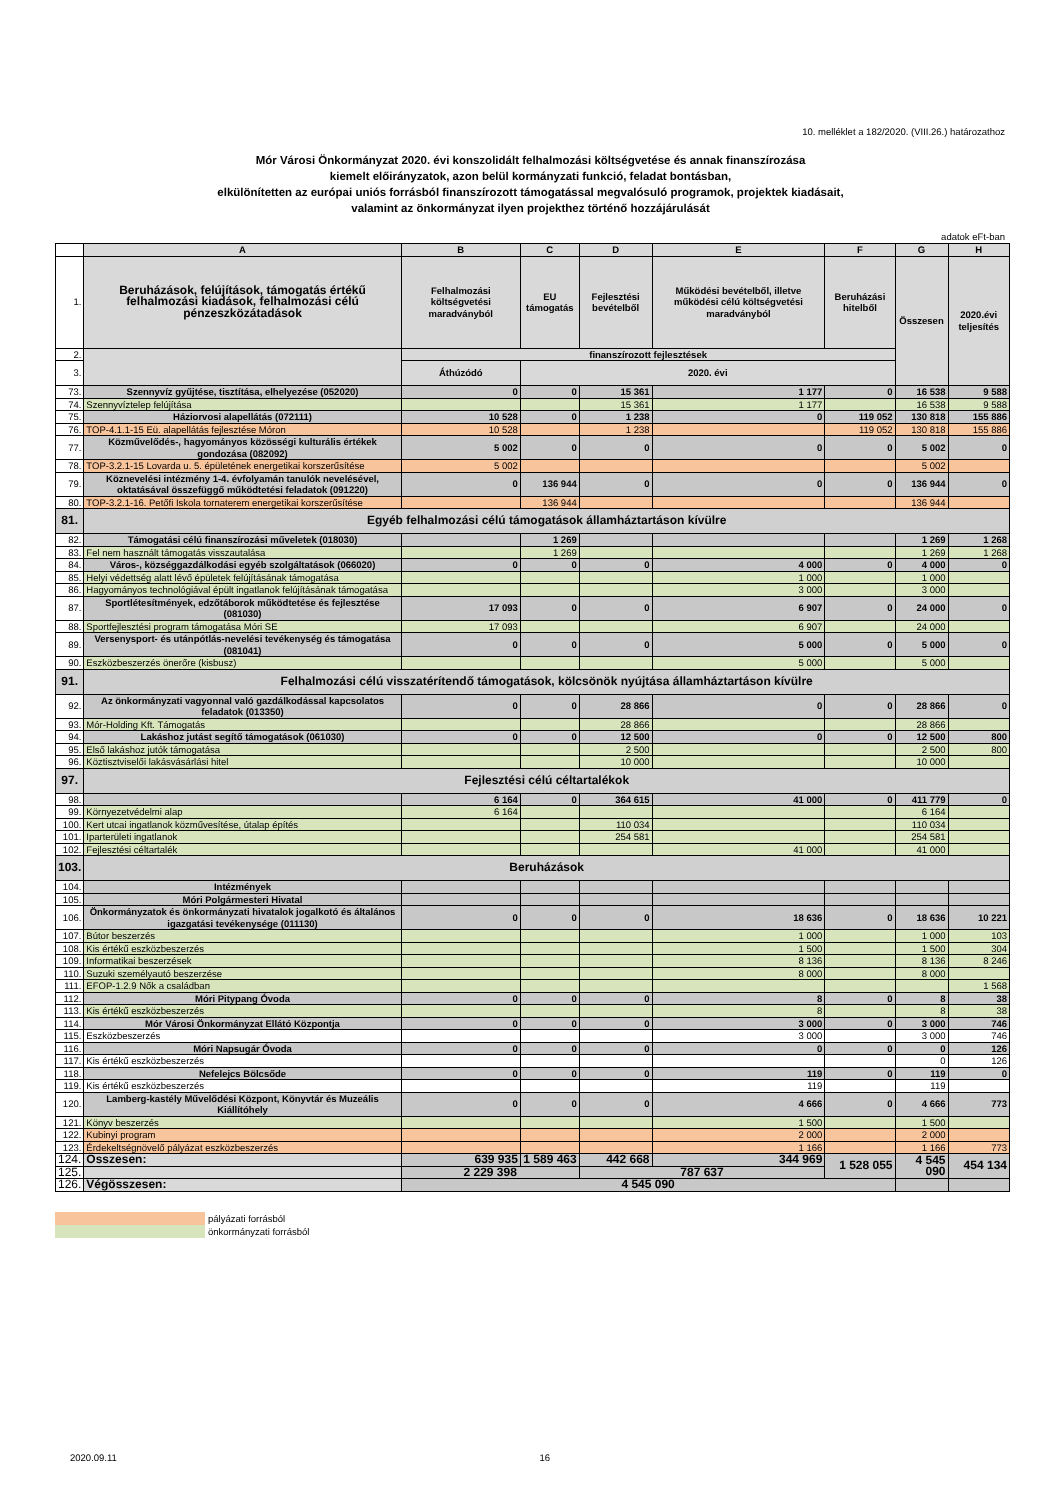10. melléklet a 182/2020. (VIII.26.) határozathoz
Mór Városi Önkormányzat 2020. évi konszolidált felhalmozási költségvetése és annak finanszírozása
kiemelt előirányzatok, azon belül kormányzati funkció, feladat bontásban,
elkülönítetten az európai uniós forrásból finanszírozott támogatással megvalósuló programok, projektek kiadásait,
valamint az önkormányzat ilyen projekthez történő hozzájárulását
adatok eFt-ban
| | A | B | C | D | E | F | G | H |
| --- | --- | --- | --- | --- | --- | --- | --- | --- |
| 1. | Beruházások, felújítások, támogatás értékű felhalmozási kiadások, felhalmozási célú pénzeszközátadások | Felhalmozási költségvetési maradványból | EU támogatás | Fejlesztési bevételből | Működési bevételből, illetve működési célú költségvetési maradványból | Beruházási hitelből | Összesen | 2020.évi teljesítés |
| 2. | | finanszírozott fejlesztések | | | | | | |
| 3. | | Áthúzódó | 2020. évi | | | | | |
| 73. | Szennyvíz gyűjtése, tisztítása, elhelyezése (052020) | 0 | 0 | 15 361 | 1 177 | 0 | 16 538 | 9 588 |
| 74. | Szennyvíztelep felújítása | | | 15 361 | 1 177 | | 16 538 | 9 588 |
| 75. | Háziorvosi alapellátás (072111) | 10 528 | 0 | 1 238 | 0 | 119 052 | 130 818 | 155 886 |
| 76. | TOP-4.1.1-15 Eü. alapellátás fejlesztése Móron | 10 528 | | 1 238 | | 119 052 | 130 818 | 155 886 |
| 77. | Közművelődés-, hagyományos közösségi kulturális értékek gondozása (082092) | 5 002 | 0 | 0 | 0 | 0 | 5 002 | 0 |
| 78. | TOP-3.2.1-15 Lovarda u. 5. épületének energetikai korszerűsítése | 5 002 | | | | | 5 002 | |
| 79. | Köznevelési intézmény 1-4. évfolyamán tanulók nevelésével, oktatásával összefüggő működtetési feladatok (091220) | 0 | 136 944 | 0 | 0 | 0 | 136 944 | 0 |
| 80. | TOP-3.2.1-16. Petőfi Iskola tornaterem energetikai korszerűsítése | | 136 944 | | | | 136 944 | |
| 81. | Egyéb felhalmozási célú támogatások államháztartáson kívülre | | | | | | | |
| 82. | Támogatási célú finanszírozási műveletek (018030) | | 1 269 | | | | 1 269 | 1 268 |
| 83. | Fel nem használt támogatás visszautalása | | 1 269 | | | | 1 269 | 1 268 |
| 84. | Város-, községgazdálkodási egyéb szolgáltatások (066020) | 0 | 0 | 0 | 4 000 | 0 | 4 000 | 0 |
| 85. | Helyi védettség alatt lévő épületek felújításának támogatása | | | | 1 000 | | 1 000 | |
| 86. | Hagyományos technológiával épült ingatlanok felújításának támogatása | | | | 3 000 | | 3 000 | |
| 87. | Sportlétesítmények, edzőtáborok működtetése és fejlesztése (081030) | 17 093 | 0 | 0 | 6 907 | 0 | 24 000 | 0 |
| 88. | Sportfejlesztési program támogatása Móri SE | 17 093 | | | 6 907 | | 24 000 | |
| 89. | Versenysport- és utánpótlás-nevelési tevékenység és támogatása (081041) | 0 | 0 | 0 | 5 000 | 0 | 5 000 | 0 |
| 90. | Eszközbeszerzés önerőre (kisbusz) | | | | 5 000 | | 5 000 | |
| 91. | Felhalmozási célú visszatérítendő támogatások, kölcsönök nyújtása államháztartáson kívülre | | | | | | | |
| 92. | Az önkormányzati vagyonnal való gazdálkodással kapcsolatos feladatok (013350) | 0 | 0 | 28 866 | 0 | 0 | 28 866 | 0 |
| 93. | Mór-Holding Kft. Támogatás | | | 28 866 | | | 28 866 | |
| 94. | Lakáshoz jutást segítő támogatások (061030) | 0 | 0 | 12 500 | 0 | 0 | 12 500 | 800 |
| 95. | Első lakáshoz jutók támogatása | | | 2 500 | | | 2 500 | 800 |
| 96. | Köztisztviselői lakásvásárlási hitel | | | 10 000 | | | 10 000 | |
| 97. | Fejlesztési célú céltartalékok | | | | | | | |
| 98. | | 6 164 | 0 | 364 615 | 41 000 | 0 | 411 779 | 0 |
| 99. | Környezetvédelmi alap | 6 164 | | | | | 6 164 | |
| 100. | Kert utcai ingatlanok közművesítése, útalap építés | | | 110 034 | | | 110 034 | |
| 101. | Iparterületi ingatlanok | | | 254 581 | | | 254 581 | |
| 102. | Fejlesztési céltartalék | | | | 41 000 | | 41 000 | |
| 103. | Beruházások | | | | | | | |
| 104. | Intézmények | | | | | | | |
| 105. | Móri Polgármesteri Hivatal | | | | | | | |
| 106. | Önkormányzatok és önkormányzati hivatalok jogalkotó és általános igazgatási tevékenysége (011130) | 0 | 0 | 0 | 18 636 | 0 | 18 636 | 10 221 |
| 107. | Bútor beszerzés | | | | 1 000 | | 1 000 | 103 |
| 108. | Kis értékű eszközbeszerzés | | | | 1 500 | | 1 500 | 304 |
| 109. | Informatikai beszerzések | | | | 8 136 | | 8 136 | 8 246 |
| 110. | Suzuki személyautó beszerzése | | | | 8 000 | | 8 000 | |
| 111. | EFOP-1.2.9 Nők a családban | | | | | | | 1 568 |
| 112. | Móri Pitypang Óvoda | 0 | 0 | 0 | 8 | 0 | 8 | 38 |
| 113. | Kis értékű eszközbeszerzés | | | | 8 | | 8 | 38 |
| 114. | Mór Városi Önkormányzat Ellátó Központja | 0 | 0 | 0 | 3 000 | 0 | 3 000 | 746 |
| 115. | Eszközbeszerzés | | | | 3 000 | | 3 000 | 746 |
| 116. | Móri Napsugár Óvoda | 0 | 0 | 0 | 0 | 0 | 0 | 126 |
| 117. | Kis értékű eszközbeszerzés | | | | | | 0 | 126 |
| 118. | Nefelejcs Bölcsőde | 0 | 0 | 0 | 119 | 0 | 119 | 0 |
| 119. | Kis értékű eszközbeszerzés | | | | 119 | | 119 | |
| 120. | Lamberg-kastély Művelődési Központ, Könyvtár és Muzeális Kiállítóhely | 0 | 0 | 0 | 4 666 | 0 | 4 666 | 773 |
| 121. | Könyv beszerzés | | | | 1 500 | | 1 500 | |
| 122. | Kubinyi program | | | | 2 000 | | 2 000 | |
| 123. | Érdekeltségnövelő pályázat eszközbeszerzés | | | | 1 166 | | 1 166 | 773 |
| 124. | Összesen: | 639 935 | 1 589 463 | 442 668 | 344 969 | 1 528 055 | 4 545 090 | 454 134 |
| 125. | | 2 229 398 | | 787 637 | | | | |
| 126. | Végösszesen: | 4 545 090 | | | | | | |
pályázati forrásból
önkormányzati forrásból
2020.09.11 16